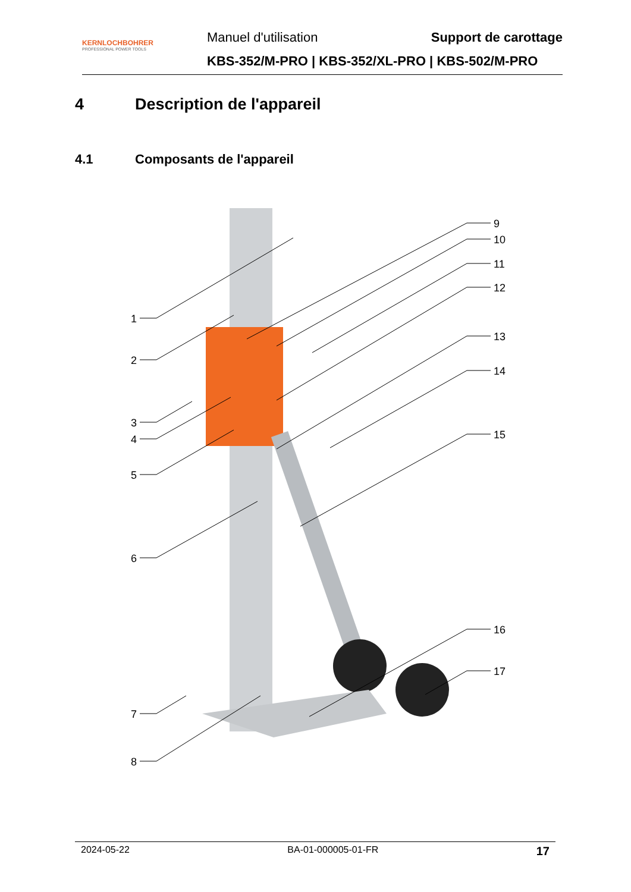KERNLOCHBOHRER
PROFESSIONAL POWER TOOLS
Manuel d'utilisation Support de carottage
KBS-352/M-PRO | KBS-352/XL-PRO | KBS-502/M-PRO
4 Description de l'appareil
4.1 Composants de l'appareil
1
2
3
4
5
6
7
8
9
10
11
12
13
14
15
16
17
2024-05-22 BA-01-000005-01-FR 17